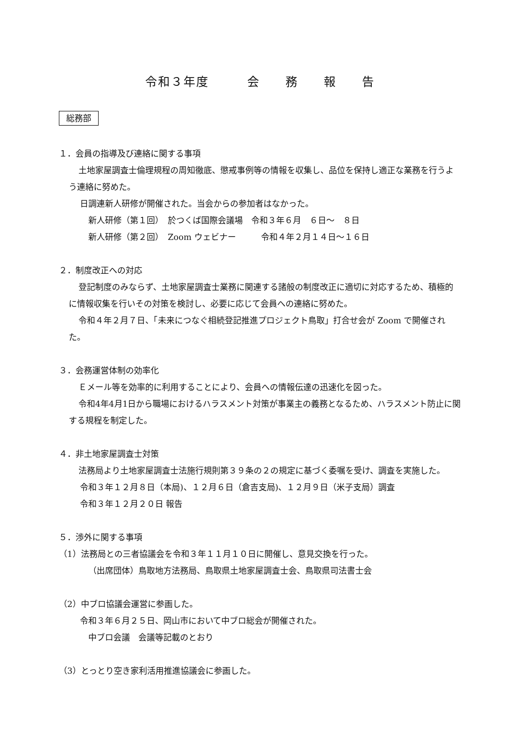令和３年度　　　会　　務　　報　　告
総務部
１．会員の指導及び連絡に関する事項
土地家屋調査士倫理規程の周知徹底、懲戒事例等の情報を収集し、品位を保持し適正な業務を行うよう連絡に努めた。
日調連新人研修が開催された。当会からの参加者はなかった。
新人研修（第１回）　於つくば国際会議場　令和３年６月　６日～　８日
新人研修（第２回）　Zoom ウェビナー　　　令和４年２月１４日～１６日
２．制度改正への対応
登記制度のみならず、土地家屋調査士業務に関連する諸般の制度改正に適切に対応するため、積極的に情報収集を行いその対策を検討し、必要に応じて会員への連絡に努めた。
令和４年２月７日、「未来につなぐ相続登記推進プロジェクト鳥取」打合せ会が Zoom で開催された。
３．会務運営体制の効率化
Ｅメール等を効率的に利用することにより、会員への情報伝達の迅速化を図った。
令和4年4月1日から職場におけるハラスメント対策が事業主の義務となるため、ハラスメント防止に関する規程を制定した。
４．非土地家屋調査士対策
法務局より土地家屋調査士法施行規則第３９条の２の規定に基づく委嘱を受け、調査を実施した。
令和３年１２月８日（本局)、１２月６日（倉吉支局)、１２月９日（米子支局）調査
令和３年１２月２０日 報告
５．渉外に関する事項
（1）法務局との三者協議会を令和３年１１月１０日に開催し、意見交換を行った。
（出席団体）鳥取地方法務局、鳥取県土地家屋調査士会、鳥取県司法書士会
（2）中ブロ協議会運営に参画した。
令和３年６月２５日、岡山市において中ブロ総会が開催された。
中ブロ会議　会議等記載のとおり
（3）とっとり空き家利活用推進協議会に参画した。